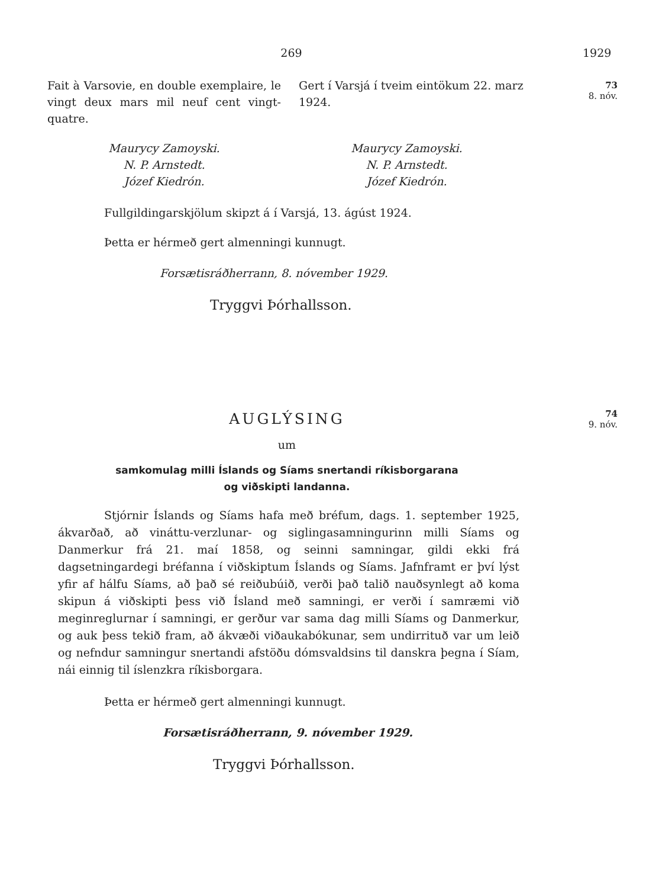269 1929
73
8. nóv.
Fait à Varsovie, en double exemplaire, le vingt deux mars mil neuf cent vingt-quatre.
Gert í Varsjá í tveim eintökum 22. marz 1924.
Maurycy Zamoyski.
N. P. Arnstedt.
Józef Kiedrón.
Maurycy Zamoyski.
N. P. Arnstedt.
Józef Kiedrón.
Fullgildingarskjölum skipzt á í Varsjá, 13. ágúst 1924.
Þetta er hérmeð gert almenningi kunnugt.
Forsætisráðherrann, 8. nóvember 1929.
Tryggvi Þórhallsson.
74
9. nóv.
AUGLÝSING
um
samkomulag milli Íslands og Síams snertandi ríkisborgarana
og viðskipti landanna.
Stjórnir Íslands og Síams hafa með bréfum, dags. 1. september 1925, ákvarðað, að vináttu-verzlunar- og siglingasamningurinn milli Síams og Danmerkur frá 21. maí 1858, og seinni samningar, gildi ekki frá dagsetningardegi bréfanna í viðskiptum Íslands og Síams. Jafnframt er því lýst yfir af hálfu Síams, að það sé reiðubúið, verði það talið nauðsynlegt að koma skipun á viðskipti þess við Ísland með samningi, er verði í samræmi við meginreglurnar í samningi, er gerður var sama dag milli Síams og Danmerkur, og auk þess tekið fram, að ákvæði viðaukabókunar, sem undirrituð var um leið og nefndur samningur snertandi afstöðu dómsvaldsins til danskra þegna í Síam, nái einnig til íslenzkra ríkisborgara.
Þetta er hérmeð gert almenningi kunnugt.
Forsætisráðherrann, 9. nóvember 1929.
Tryggvi Þórhallsson.